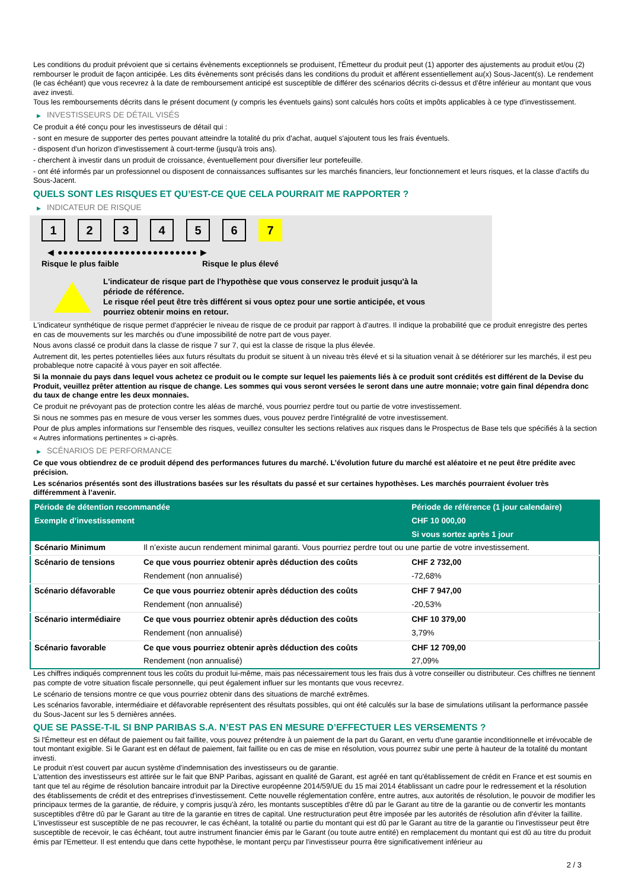Les conditions du produit prévoient que si certains évènements exceptionnels se produisent, l'Émetteur du produit peut (1) apporter des ajustements au produit et/ou (2) rembourser le produit de façon anticipée. Les dits évènements sont précisés dans les conditions du produit et afférent essentiellement au(x) Sous-Jacent(s). Le rendement (le cas échéant) que vous recevrez à la date de remboursement anticipé est susceptible de différer des scénarios décrits ci-dessus et d’être inférieur au montant que vous avez investi.
Tous les remboursements décrits dans le présent document (y compris les éventuels gains) sont calculés hors coûts et impôts applicables à ce type d'investissement.
▶ INVESTISSEURS DE DÉTAIL VISÉS
Ce produit a été conçu pour les investisseurs de détail qui :
- sont en mesure de supporter des pertes pouvant atteindre la totalité du prix d'achat, auquel s'ajoutent tous les frais éventuels.
- disposent d'un horizon d'investissement à court-terme (jusqu'à trois ans).
- cherchent à investir dans un produit de croissance, éventuellement pour diversifier leur portefeuille.
- ont été informés par un professionnel ou disposent de connaissances suffisantes sur les marchés financiers, leur fonctionnement et leurs risques, et la classe d'actifs du Sous-Jacent.
QUELS SONT LES RISQUES ET QU’EST-CE QUE CELA POURRAIT ME RAPPORTER ?
▶ INDICATEUR DE RISQUE
1 2 3 4 5 6 7
◀ ●●●●●●●●●●●●●●●●●●●●●●●●● ▶
Risque le plus faible Risque le plus élevé
L'indicateur de risque part de l'hypothèse que vous conservez le produit jusqu'à la
période de référence.
Le risque réel peut être très différent si vous optez pour une sortie anticipée, et vous
pourriez obtenir moins en retour.
L'indicateur synthétique de risque permet d'apprécier le niveau de risque de ce produit par rapport à d'autres. Il indique la probabilité que ce produit enregistre des pertes en cas de mouvements sur les marchés ou d'une impossibilité de notre part de vous payer.
Nous avons classé ce produit dans la classe de risque 7 sur 7, qui est la classe de risque la plus élevée.
Autrement dit, les pertes potentielles liées aux futurs résultats du produit se situent à un niveau très élevé et si la situation venait à se détériorer sur les marchés, il est peu probableque notre capacité à vous payer en soit affectée.
Si la monnaie du pays dans lequel vous achetez ce produit ou le compte sur lequel les paiements liés à ce produit sont crédités est différent de la Devise du Produit, veuillez prêter attention au risque de change. Les sommes qui vous seront versées le seront dans une autre monnaie; votre gain final dépendra donc du taux de change entre les deux monnaies.
Ce produit ne prévoyant pas de protection contre les aléas de marché, vous pourriez perdre tout ou partie de votre investissement.
Si nous ne sommes pas en mesure de vous verser les sommes dues, vous pouvez perdre l'intégralité de votre investissement.
Pour de plus amples informations sur l'ensemble des risques, veuillez consulter les sections relatives aux risques dans le Prospectus de Base tels que spécifiés à la section « Autres informations pertinentes » ci-après.
▶ SCÉNARIOS DE PERFORMANCE
Ce que vous obtiendrez de ce produit dépend des performances futures du marché. L’évolution future du marché est aléatoire et ne peut être prédite avec précision.
Les scénarios présentés sont des illustrations basées sur les résultats du passé et sur certaines hypothèses. Les marchés pourraient évoluer très différemment à l’avenir.
| Période de détention recommandée | | Période de référence (1 jour calendaire) |
| --- | --- | --- |
| Exemple d’investissement | | CHF 10 000,00 |
| | | Si vous sortez après 1 jour |
| Scénario Minimum | Il n’existe aucun rendement minimal garanti. Vous pourriez perdre tout ou une partie de votre investissement. | |
| Scénario de tensions | Ce que vous pourriez obtenir après déduction des coûts | CHF 2 732,00 |
| | Rendement (non annualisé) | -72,68% |
| Scénario défavorable | Ce que vous pourriez obtenir après déduction des coûts | CHF 7 947,00 |
| | Rendement (non annualisé) | -20,53% |
| Scénario intermédiaire | Ce que vous pourriez obtenir après déduction des coûts | CHF 10 379,00 |
| | Rendement (non annualisé) | 3,79% |
| Scénario favorable | Ce que vous pourriez obtenir après déduction des coûts | CHF 12 709,00 |
| | Rendement (non annualisé) | 27,09% |
Les chiffres indiqués comprennent tous les coûts du produit lui-même, mais pas nécessairement tous les frais dus à votre conseiller ou distributeur. Ces chiffres ne tiennent pas compte de votre situation fiscale personnelle, qui peut également influer sur les montants que vous recevrez.
Le scénario de tensions montre ce que vous pourriez obtenir dans des situations de marché extrêmes.
Les scénarios favorable, intermédiaire et défavorable représentent des résultats possibles, qui ont été calculés sur la base de simulations utilisant la performance passée du Sous-Jacent sur les 5 dernières années.
QUE SE PASSE-T-IL SI BNP PARIBAS S.A. N’EST PAS EN MESURE D’EFFECTUER LES VERSEMENTS ?
Si l'Émetteur est en défaut de paiement ou fait faillite, vous pouvez prétendre à un paiement de la part du Garant, en vertu d'une garantie inconditionnelle et irrévocable de tout montant exigible. Si le Garant est en défaut de paiement, fait faillite ou en cas de mise en résolution, vous pourrez subir une perte à hauteur de la totalité du montant investi.
Le produit n'est couvert par aucun système d'indemnisation des investisseurs ou de garantie.
L'attention des investisseurs est attirée sur le fait que BNP Paribas, agissant en qualité de Garant, est agréé en tant qu'établissement de crédit en France et est soumis en tant que tel au régime de résolution bancaire introduit par la Directive européenne 2014/59/UE du 15 mai 2014 établissant un cadre pour le redressement et la résolution des établissements de crédit et des entreprises d'investissement. Cette nouvelle réglementation confère, entre autres, aux autorités de résolution, le pouvoir de modifier les principaux termes de la garantie, de réduire, y compris jusqu'à zéro, les montants susceptibles d'être dû par le Garant au titre de la garantie ou de convertir les montants susceptibles d'être dû par le Garant au titre de la garantie en titres de capital. Une restructuration peut être imposée par les autorités de résolution afin d'éviter la faillite. L'investisseur est susceptible de ne pas recouvrer, le cas échéant, la totalité ou partie du montant qui est dû par le Garant au titre de la garantie ou l'investisseur peut être susceptible de recevoir, le cas échéant, tout autre instrument financier émis par le Garant (ou toute autre entité) en remplacement du montant qui est dû au titre du produit émis par l'Emetteur. Il est entendu que dans cette hypothèse, le montant perçu par l'investisseur pourra être significativement inférieur au
2 / 3